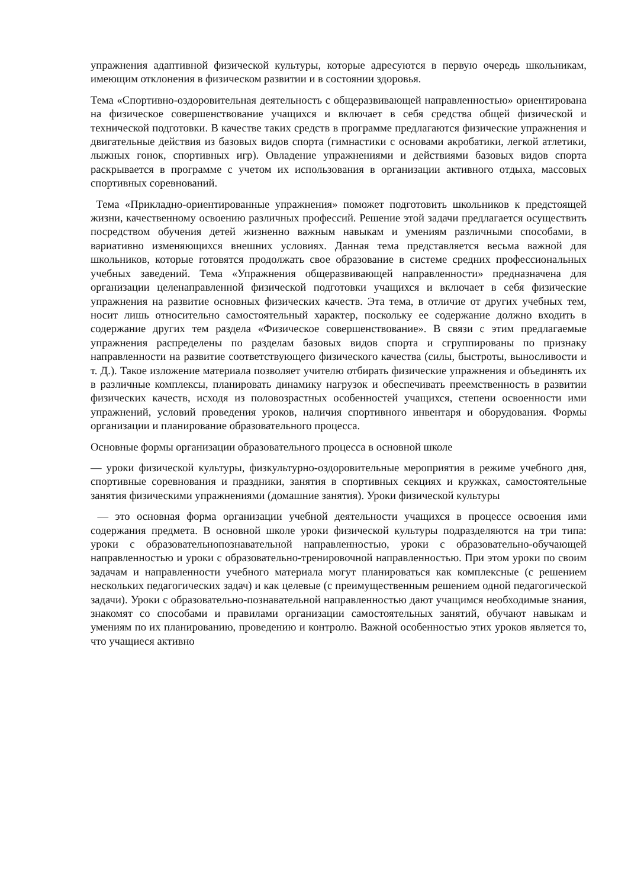упражнения адаптивной физической культуры, которые адресуются в первую очередь школьникам, имеющим отклонения в физическом развитии и в состоянии здоровья.
Тема «Спортивно-оздоровительная деятельность с общеразвивающей направленностью» ориентирована на физическое совершенствование учащихся и включает в себя средства общей физической и технической подготовки. В качестве таких средств в программе предлагаются физические упражнения и двигательные действия из базовых видов спорта (гимнастики с основами акробатики, легкой атлетики, лыжных гонок, спортивных игр). Овладение упражнениями и действиями базовых видов спорта раскрывается в программе с учетом их использования в организации активного отдыха, массовых спортивных соревнований.
Тема «Прикладно-ориентированные упражнения» поможет подготовить школьников к предстоящей жизни, качественному освоению различных профессий. Решение этой задачи предлагается осуществить посредством обучения детей жизненно важным навыкам и умениям различными способами, в вариативно изменяющихся внешних условиях. Данная тема представляется весьма важной для школьников, которые готовятся продолжать свое образование в системе средних профессиональных учебных заведений. Тема «Упражнения общеразвивающей направленности» предназначена для организации целенаправленной физической подготовки учащихся и включает в себя физические упражнения на развитие основных физических качеств. Эта тема, в отличие от других учебных тем, носит лишь относительно самостоятельный характер, поскольку ее содержание должно входить в содержание других тем раздела «Физическое совершенствование». В связи с этим предлагаемые упражнения распределены по разделам базовых видов спорта и сгруппированы по признаку направленности на развитие соответствующего физического качества (силы, быстроты, выносливости и т. Д.). Такое изложение материала позволяет учителю отбирать физические упражнения и объединять их в различные комплексы, планировать динамику нагрузок и обеспечивать преемственность в развитии физических качеств, исходя из половозрастных особенностей учащихся, степени освоенности ими упражнений, условий проведения уроков, наличия спортивного инвентаря и оборудования. Формы организации и планирование образовательного процесса.
Основные формы организации образовательного процесса в основной школе
— уроки физической культуры, физкультурно-оздоровительные мероприятия в режиме учебного дня, спортивные соревнования и праздники, занятия в спортивных секциях и кружках, самостоятельные занятия физическими упражнениями (домашние занятия). Уроки физической культуры
— это основная форма организации учебной деятельности учащихся в процессе освоения ими содержания предмета. В основной школе уроки физической культуры подразделяются на три типа: уроки с образовательнопознавательной направленностью, уроки с образовательно-обучающей направленностью и уроки с образовательно-тренировочной направленностью. При этом уроки по своим задачам и направленности учебного материала могут планироваться как комплексные (с решением нескольких педагогических задач) и как целевые (с преимущественным решением одной педагогической задачи). Уроки с образовательно-познавательной направленностью дают учащимся необходимые знания, знакомят со способами и правилами организации самостоятельных занятий, обучают навыкам и умениям по их планированию, проведению и контролю. Важной особенностью этих уроков является то, что учащиеся активно